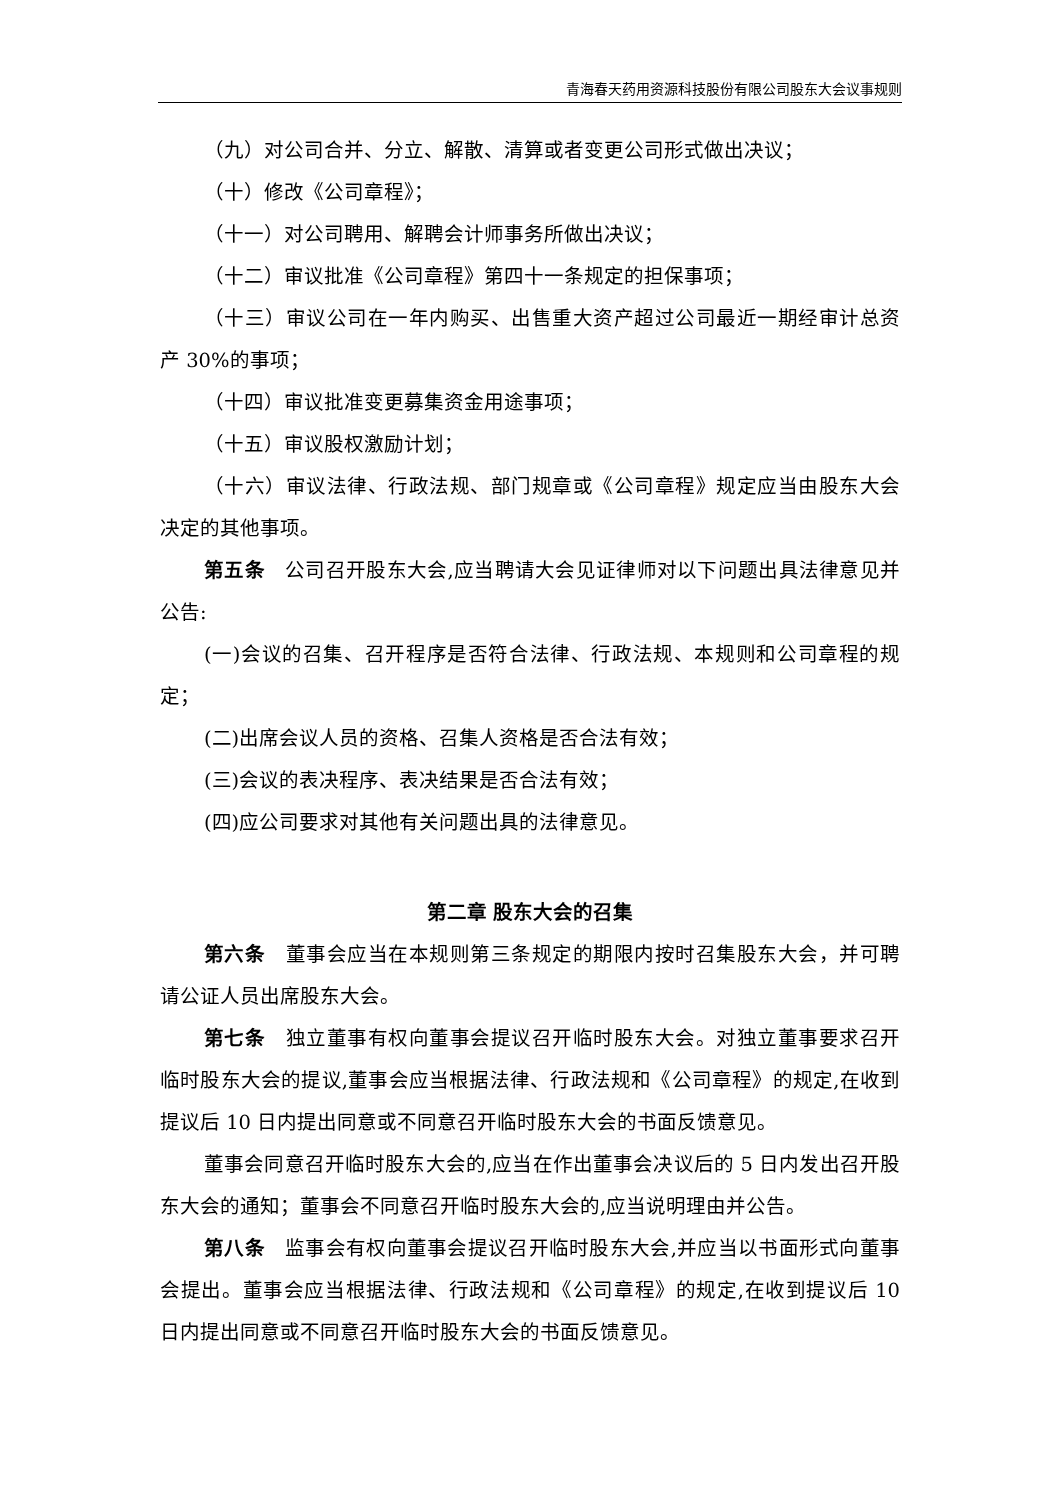青海春天药用资源科技股份有限公司股东大会议事规则
（九）对公司合并、分立、解散、清算或者变更公司形式做出决议；
（十）修改《公司章程》；
（十一）对公司聘用、解聘会计师事务所做出决议；
（十二）审议批准《公司章程》第四十一条规定的担保事项；
（十三）审议公司在一年内购买、出售重大资产超过公司最近一期经审计总资产 30%的事项；
（十四）审议批准变更募集资金用途事项；
（十五）审议股权激励计划；
（十六）审议法律、行政法规、部门规章或《公司章程》规定应当由股东大会决定的其他事项。
第五条　公司召开股东大会,应当聘请大会见证律师对以下问题出具法律意见并公告:
(一)会议的召集、召开程序是否符合法律、行政法规、本规则和公司章程的规定；
(二)出席会议人员的资格、召集人资格是否合法有效；
(三)会议的表决程序、表决结果是否合法有效；
(四)应公司要求对其他有关问题出具的法律意见。
第二章 股东大会的召集
第六条　董事会应当在本规则第三条规定的期限内按时召集股东大会，并可聘请公证人员出席股东大会。
第七条　独立董事有权向董事会提议召开临时股东大会。对独立董事要求召开临时股东大会的提议,董事会应当根据法律、行政法规和《公司章程》的规定,在收到提议后 10 日内提出同意或不同意召开临时股东大会的书面反馈意见。
董事会同意召开临时股东大会的,应当在作出董事会决议后的 5 日内发出召开股东大会的通知；董事会不同意召开临时股东大会的,应当说明理由并公告。
第八条　监事会有权向董事会提议召开临时股东大会,并应当以书面形式向董事会提出。董事会应当根据法律、行政法规和《公司章程》的规定,在收到提议后 10 日内提出同意或不同意召开临时股东大会的书面反馈意见。